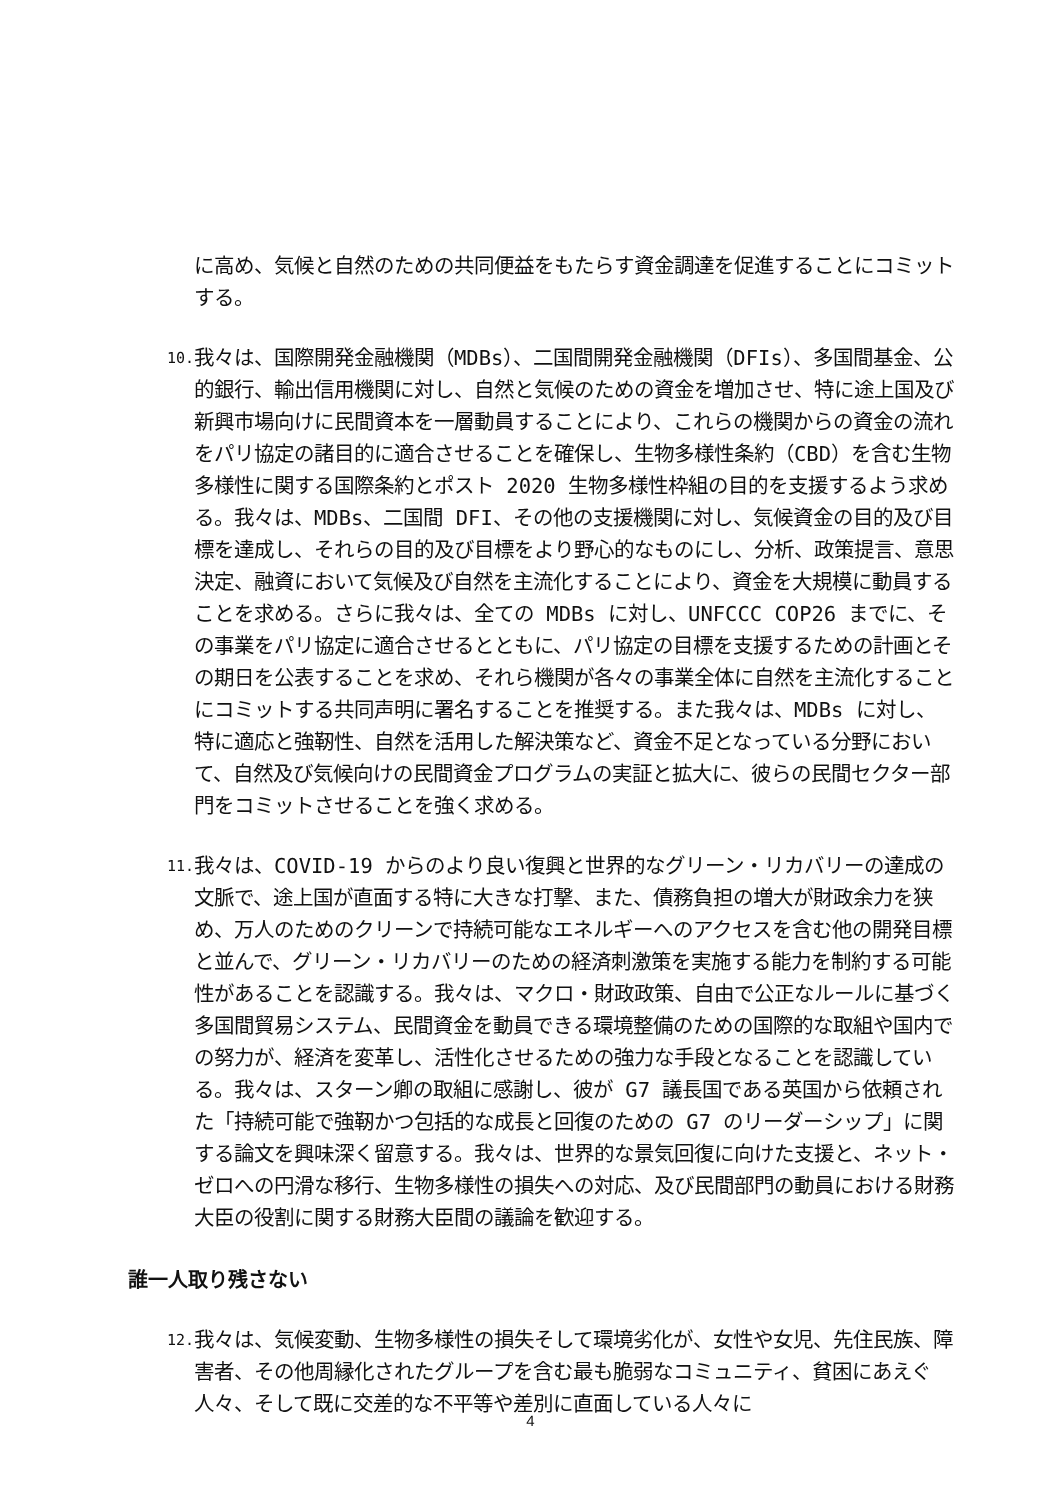に高め、気候と自然のための共同便益をもたらす資金調達を促進することにコミットする。
10.
我々は、国際開発金融機関（MDBs）、二国間開発金融機関（DFIs）、多国間基金、公的銀行、輸出信用機関に対し、自然と気候のための資金を増加させ、特に途上国及び新興市場向けに民間資本を一層動員することにより、これらの機関からの資金の流れをパリ協定の諸目的に適合させることを確保し、生物多様性条約（CBD）を含む生物多様性に関する国際条約とポスト 2020 生物多様性枠組の目的を支援するよう求める。我々は、MDBs、二国間 DFI、その他の支援機関に対し、気候資金の目的及び目標を達成し、それらの目的及び目標をより野心的なものにし、分析、政策提言、意思決定、融資において気候及び自然を主流化することにより、資金を大規模に動員することを求める。さらに我々は、全ての MDBs に対し、UNFCCC COP26 までに、その事業をパリ協定に適合させるとともに、パリ協定の目標を支援するための計画とその期日を公表することを求め、それら機関が各々の事業全体に自然を主流化することにコミットする共同声明に署名することを推奨する。また我々は、MDBs に対し、特に適応と強靭性、自然を活用した解決策など、資金不足となっている分野において、自然及び気候向けの民間資金プログラムの実証と拡大に、彼らの民間セクター部門をコミットさせることを強く求める。
11.
我々は、COVID-19 からのより良い復興と世界的なグリーン・リカバリーの達成の文脈で、途上国が直面する特に大きな打撃、また、債務負担の増大が財政余力を狭め、万人のためのクリーンで持続可能なエネルギーへのアクセスを含む他の開発目標と並んで、グリーン・リカバリーのための経済刺激策を実施する能力を制約する可能性があることを認識する。我々は、マクロ・財政政策、自由で公正なルールに基づく多国間貿易システム、民間資金を動員できる環境整備のための国際的な取組や国内での努力が、経済を変革し、活性化させるための強力な手段となることを認識している。我々は、スターン卿の取組に感謝し、彼が G7 議長国である英国から依頼された「持続可能で強靭かつ包括的な成長と回復のための G7 のリーダーシップ」に関する論文を興味深く留意する。我々は、世界的な景気回復に向けた支援と、ネット・ゼロへの円滑な移行、生物多様性の損失への対応、及び民間部門の動員における財務大臣の役割に関する財務大臣間の議論を歓迎する。
誰一人取り残さない
12.
我々は、気候変動、生物多様性の損失そして環境劣化が、女性や女児、先住民族、障害者、その他周縁化されたグループを含む最も脆弱なコミュニティ、貧困にあえぐ人々、そして既に交差的な不平等や差別に直面している人々に
4